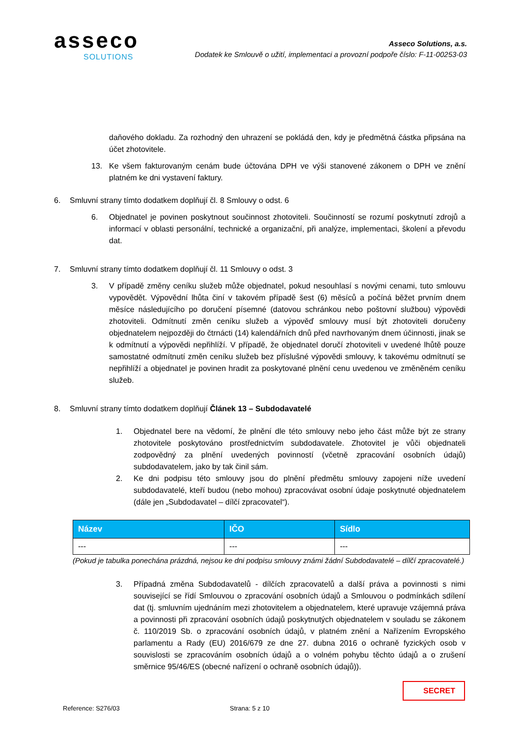asseco
SOLUTIONS
Asseco Solutions, a.s.
Dodatek ke Smlouvě o užití, implementaci a provozní podpoře číslo: F-11-00253-03
daňového dokladu. Za rozhodný den uhrazení se pokládá den, kdy je předmětná částka připsána na účet zhotovitele.
13. Ke všem fakturovaným cenám bude účtována DPH ve výši stanovené zákonem o DPH ve znění platném ke dni vystavení faktury.
6. Smluvní strany tímto dodatkem doplňují čl. 8 Smlouvy o odst. 6
6. Objednatel je povinen poskytnout součinnost zhotoviteli. Součinností se rozumí poskytnutí zdrojů a informací v oblasti personální, technické a organizační, při analýze, implementaci, školení a převodu dat.
7. Smluvní strany tímto dodatkem doplňují čl. 11 Smlouvy o odst. 3
3. V případě změny ceníku služeb může objednatel, pokud nesouhlasí s novými cenami, tuto smlouvu vypovědět. Výpovědní lhůta činí v takovém případě šest (6) měsíců a počíná běžet prvním dnem měsíce následujícího po doručení písemné (datovou schránkou nebo poštovní službou) výpovědi zhotoviteli. Odmítnutí změn ceníku služeb a výpověď smlouvy musí být zhotoviteli doručeny objednatelem nejpozději do čtrnácti (14) kalendářních dnů před navrhovaným dnem účinnosti, jinak se k odmítnutí a výpovědi nepřihlíží. V případě, že objednatel doručí zhotoviteli v uvedené lhůtě pouze samostatné odmítnutí změn ceníku služeb bez příslušné výpovědi smlouvy, k takovému odmítnutí se nepřihlíží a objednatel je povinen hradit za poskytované plnění cenu uvedenou ve změněném ceníku služeb.
8. Smluvní strany tímto dodatkem doplňují Článek 13 – Subdodavatelé
1. Objednatel bere na vědomí, že plnění dle této smlouvy nebo jeho část může být ze strany zhotovitele poskytováno prostřednictvím subdodavatele. Zhotovitel je vůči objednateli zodpovědný za plnění uvedených povinností (včetně zpracování osobních údajů) subdodavatelem, jako by tak činil sám.
2. Ke dni podpisu této smlouvy jsou do plnění předmětu smlouvy zapojeni níže uvedení subdodavatelé, kteří budou (nebo mohou) zpracovávat osobní údaje poskytnuté objednatelem (dále jen „Subdodavatel – dílčí zpracovatel“).
| Název | IČO | Sídlo |
| --- | --- | --- |
| --- | --- | --- |
(Pokud je tabulka ponechána prázdná, nejsou ke dni podpisu smlouvy známi žádní Subdodavatelé – dílčí zpracovatelé.)
3. Případná změna Subdodavatelů - dílčích zpracovatelů a další práva a povinnosti s nimi související se řídí Smlouvou o zpracování osobních údajů a Smlouvou o podmínkách sdílení dat (tj. smluvním ujednáním mezi zhotovitelem a objednatelem, které upravuje vzájemná práva a povinnosti při zpracování osobních údajů poskytnutých objednatelem v souladu se zákonem č. 110/2019 Sb. o zpracování osobních údajů, v platném znění a Nařízením Evropského parlamentu a Rady (EU) 2016/679 ze dne 27. dubna 2016 o ochraně fyzických osob v souvislosti se zpracováním osobních údajů a o volném pohybu těchto údajů a o zrušení směrnice 95/46/ES (obecné nařízení o ochraně osobních údajů)).
SECRET
Reference: S276/03 Strana: 5 z 10